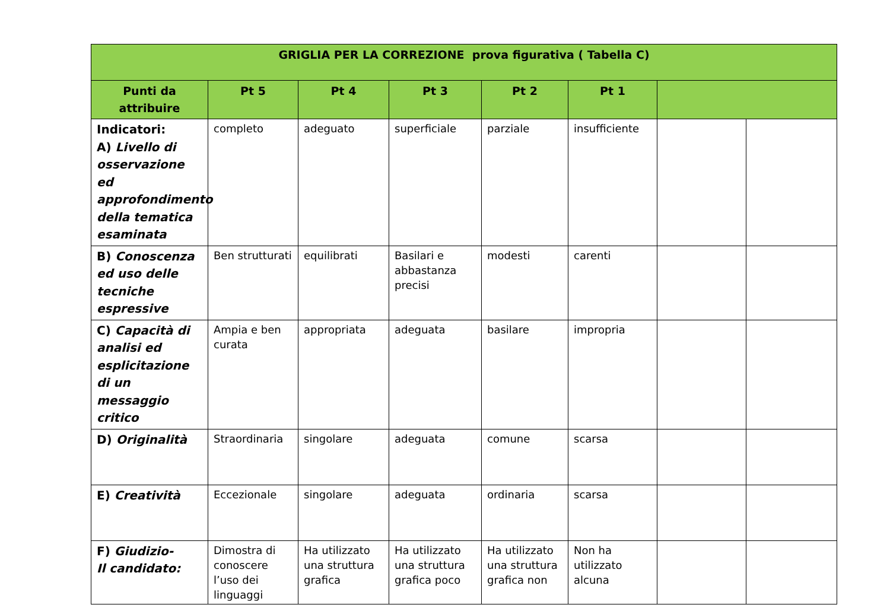| GRIGLIA PER LA CORREZIONE prova figurativa ( Tabella C) | | | | | | | |
| --- | --- | --- | --- | --- | --- | --- | --- |
| Punti da attribuire | Pt 5 | Pt 4 | Pt 3 | Pt 2 | Pt 1 | | |
| Indicatori: A) Livello di osservazione ed approfondimento della tematica esaminata | completo | adeguato | superficiale | parziale | insufficiente | | |
| B) Conoscenza ed uso delle tecniche espressive | Ben strutturati | equilibrati | Basilari e abbastanza precisi | modesti | carenti | | |
| C) Capacità di analisi ed esplicitazione di un messaggio critico | Ampia e ben curata | appropriata | adeguata | basilare | impropria | | |
| D) Originalità | Straordinaria | singolare | adeguata | comune | scarsa | | |
| E) Creatività | Eccezionale | singolare | adeguata | ordinaria | scarsa | | |
| F) Giudizio- Il candidato: | Dimostra di conoscere l’uso dei linguaggi | Ha utilizzato una struttura grafica | Ha utilizzato una struttura grafica poco | Ha utilizzato una struttura grafica non | Non ha utilizzato alcuna | | |